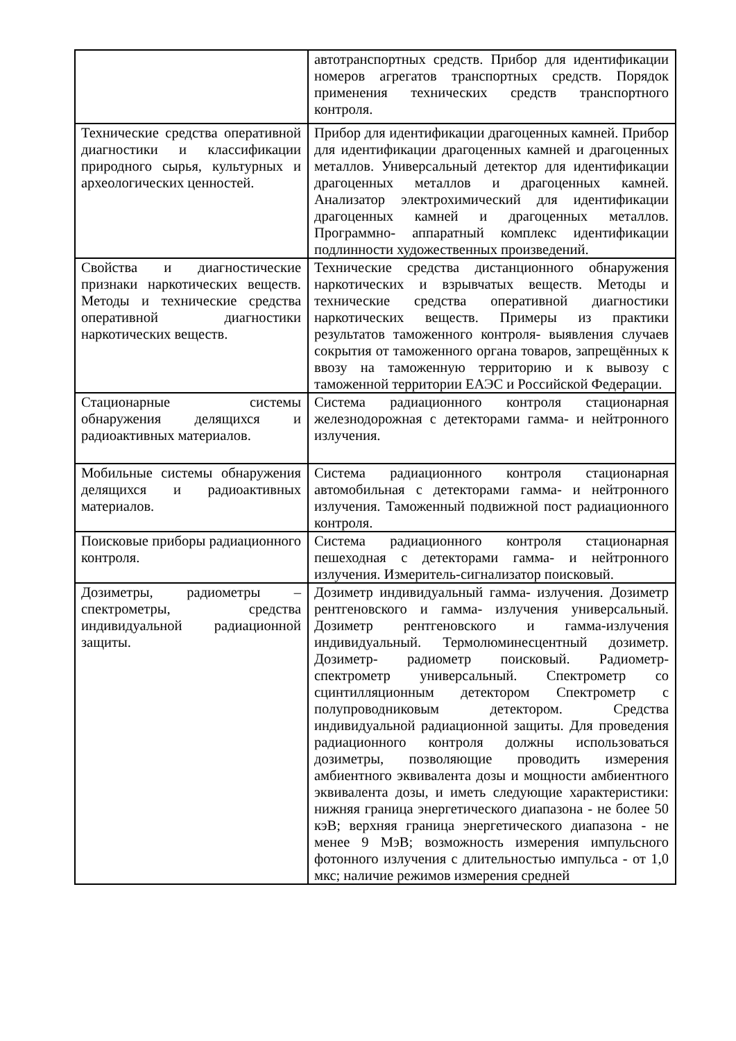| | автотранспортных средств. Прибор для идентификации номеров агрегатов транспортных средств. Порядок применения технических средств транспортного контроля. |
| Технические средства оперативной диагностики и классификации природного сырья, культурных и археологических ценностей. | Прибор для идентификации драгоценных камней. Прибор для идентификации драгоценных камней и драгоценных металлов. Универсальный детектор для идентификации драгоценных металлов и драгоценных камней. Анализатор электрохимический для идентификации драгоценных камней и драгоценных металлов. Программно- аппаратный комплекс идентификации подлинности художественных произведений. |
| Свойства и диагностические признаки наркотических веществ. Методы и технические средства оперативной диагностики наркотических веществ. | Технические средства дистанционного обнаружения наркотических и взрывчатых веществ. Методы и технические средства оперативной диагностики наркотических веществ. Примеры из практики результатов таможенного контроля- выявления случаев сокрытия от таможенного органа товаров, запрещённых к ввозу на таможенную территорию и к вывозу с таможенной территории ЕАЭС и Российской Федерации. |
| Стационарные системы обнаружения делящихся и радиоактивных материалов. | Система радиационного контроля стационарная железнодорожная с детекторами гамма- и нейтронного излучения. |
| Мобильные системы обнаружения делящихся и радиоактивных материалов. | Система радиационного контроля стационарная автомобильная с детекторами гамма- и нейтронного излучения. Таможенный подвижной пост радиационного контроля. |
| Поисковые приборы радиационного контроля. | Система радиационного контроля стационарная пешеходная с детекторами гамма- и нейтронного излучения. Измеритель-сигнализатор поисковый. |
| Дозиметры, радиометры – спектрометры, средства индивидуальной радиационной защиты. | Дозиметр индивидуальный гамма- излучения. Дозиметр рентгеновского и гамма- излучения универсальный. Дозиметр рентгеновского и гамма-излучения индивидуальный. Термолюминесцентный дозиметр. Дозиметр- радиометр поисковый. Радиометр- спектрометр универсальный. Спектрометр со сцинтилляционным детектором Спектрометр с полупроводниковым детектором. Средства индивидуальной радиационной защиты. Для проведения радиационного контроля должны использоваться дозиметры, позволяющие проводить измерения амбиентного эквивалента дозы и мощности амбиентного эквивалента дозы, и иметь следующие характеристики: нижняя граница энергетического диапазона - не более 50 кэВ; верхняя граница энергетического диапазона - не менее 9 МэВ; возможность измерения импульсного фотонного излучения с длительностью импульса - от 1,0 мкс; наличие режимов измерения средней |